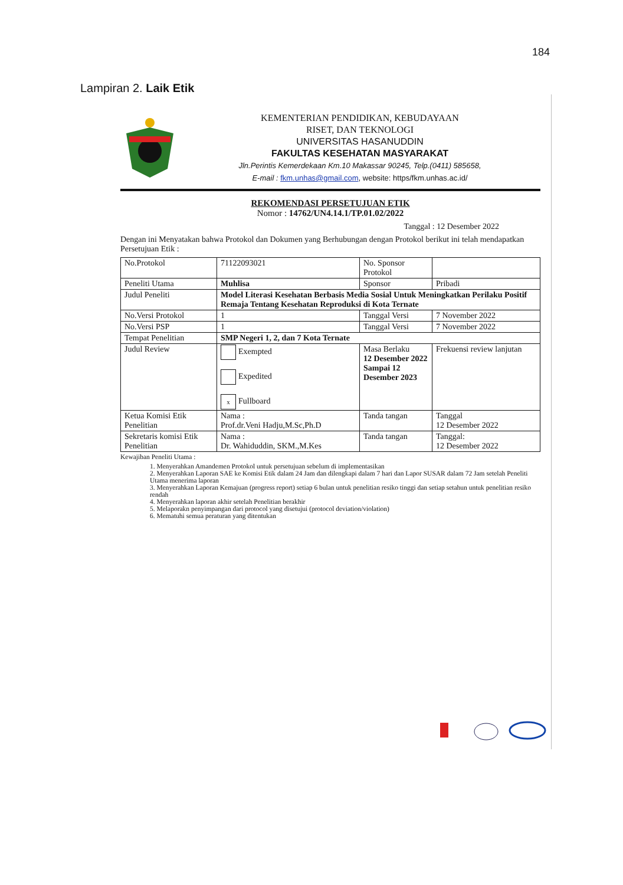184
Lampiran 2. Laik Etik
KEMENTERIAN PENDIDIKAN, KEBUDAYAAN
RISET, DAN TEKNOLOGI
UNIVERSITAS HASANUDDIN
FAKULTAS KESEHATAN MASYARAKAT
Jln.Perintis Kemerdekaan Km.10 Makassar 90245, Telp.(0411) 585658,
E-mail : fkm.unhas@gmail.com, website: https/fkm.unhas.ac.id/
REKOMENDASI PERSETUJUAN ETIK
Nomor : 14762/UN4.14.1/TP.01.02/2022
Tanggal : 12 Desember 2022
Dengan ini Menyatakan bahwa Protokol dan Dokumen yang Berhubungan dengan Protokol berikut ini telah mendapatkan Persetujuan Etik :
| No.Protokol | 71122093021 | No. Sponsor Protokol | |
| Peneliti Utama | Muhlisa | Sponsor | Pribadi |
| Judul Peneliti | Model Literasi Kesehatan Berbasis Media Sosial Untuk Meningkatkan Perilaku Positif Remaja Tentang Kesehatan Reproduksi di Kota Ternate | | |
| No.Versi Protokol | 1 | Tanggal Versi | 7 November 2022 |
| No.Versi PSP | 1 | Tanggal Versi | 7 November 2022 |
| Tempat Penelitian | SMP Negeri 1, 2, dan 7 Kota Ternate | | |
| Judul Review | Exempted Expedited x Fullboard | Masa Berlaku 12 Desember 2022 Sampai 12 Desember 2023 | Frekuensi review lanjutan |
| Ketua Komisi Etik Penelitian | Nama : Prof.dr.Veni Hadju,M.Sc,Ph.D | Tanda tangan | Tanggal 12 Desember 2022 |
| Sekretaris komisi Etik Penelitian | Nama : Dr. Wahiduddin, SKM.,M.Kes | Tanda tangan | Tanggal: 12 Desember 2022 |
Kewajiban Peneliti Utama :
1. Menyerahkan Amandemen Protokol untuk persetujuan sebelum di implementasikan
2. Menyerahkan Laporan SAE ke Komisi Etik dalam 24 Jam dan dilengkapi dalam 7 hari dan Lapor SUSAR dalam 72 Jam setelah Peneliti Utama menerima laporan
3. Menyerahkan Laporan Kemajuan (progress report) setiap 6 bulan untuk penelitian resiko tinggi dan setiap setahun untuk penelitian resiko rendah
4. Menyerahkan laporan akhir setelah Penelitian berakhir
5. Melaporakn penyimpangan dari protocol yang disetujui (protocol deviation/violation)
6. Mematuhi semua peraturan yang ditentukan